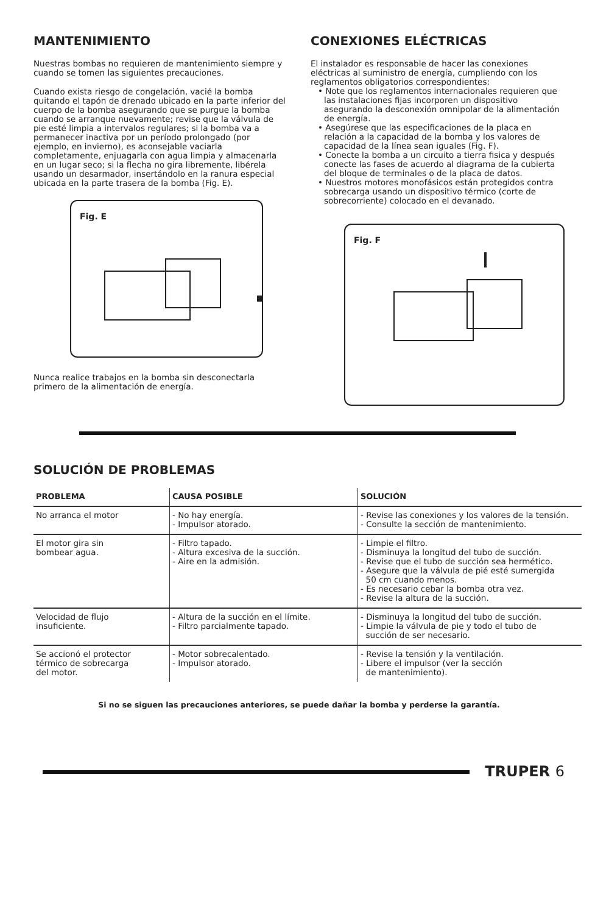MANTENIMIENTO
Nuestras bombas no requieren de mantenimiento siempre y cuando se tomen las siguientes precauciones.
Cuando exista riesgo de congelación, vacié la bomba quitando el tapón de drenado ubicado en la parte inferior del cuerpo de la bomba asegurando que se purgue la bomba cuando se arranque nuevamente; revise que la válvula de pie esté limpia a intervalos regulares; si la bomba va a permanecer inactiva por un período prolongado (por ejemplo, en invierno), es aconsejable vaciarla completamente, enjuagarla con agua limpia y almacenarla en un lugar seco; si la flecha no gira libremente, libérela usando un desarmador, insertándolo en la ranura especial ubicada en la parte trasera de la bomba (Fig. E).
Fig. E
Nunca realice trabajos en la bomba sin desconectarla primero de la alimentación de energía.
CONEXIONES ELÉCTRICAS
El instalador es responsable de hacer las conexiones eléctricas al suministro de energía, cumpliendo con los reglamentos obligatorios correspondientes:
• Note que los reglamentos internacionales requieren que las instalaciones fijas incorporen un dispositivo asegurando la desconexión omnipolar de la alimentación de energía.
• Asegúrese que las especificaciones de la placa en relación a la capacidad de la bomba y los valores de capacidad de la línea sean iguales (Fig. F).
• Conecte la bomba a un circuito a tierra fisica y después conecte las fases de acuerdo al diagrama de la cubierta del bloque de terminales o de la placa de datos.
• Nuestros motores monofásicos están protegidos contra sobrecarga usando un dispositivo térmico (corte de sobrecorriente) colocado en el devanado.
Fig. F
SOLUCIÓN DE PROBLEMAS
| PROBLEMA | CAUSA POSIBLE | SOLUCIÓN |
| --- | --- | --- |
| No arranca el motor | - No hay energía. - Impulsor atorado. | - Revise las conexiones y los valores de la tensión. - Consulte la sección de mantenimiento. |
| El motor gira sin bombear agua. | - Filtro tapado. - Altura excesiva de la succión. - Aire en la admisión. | - Limpie el filtro. - Disminuya la longitud del tubo de succión. - Revise que el tubo de succión sea hermético. - Asegure que la válvula de pié esté sumergida 50 cm cuando menos. - Es necesario cebar la bomba otra vez. - Revise la altura de la succión. |
| Velocidad de flujo insuficiente. | - Altura de la succión en el límite. - Filtro parcialmente tapado. | - Disminuya la longitud del tubo de succión. - Limpie la válvula de pie y todo el tubo de succión de ser necesario. |
| Se accionó el protector térmico de sobrecarga del motor. | - Motor sobrecalentado. - Impulsor atorado. | - Revise la tensión y la ventilación. - Libere el impulsor (ver la sección de mantenimiento). |
Si no se siguen las precauciones anteriores, se puede dañar la bomba y perderse la garantía.
TRUPER 6